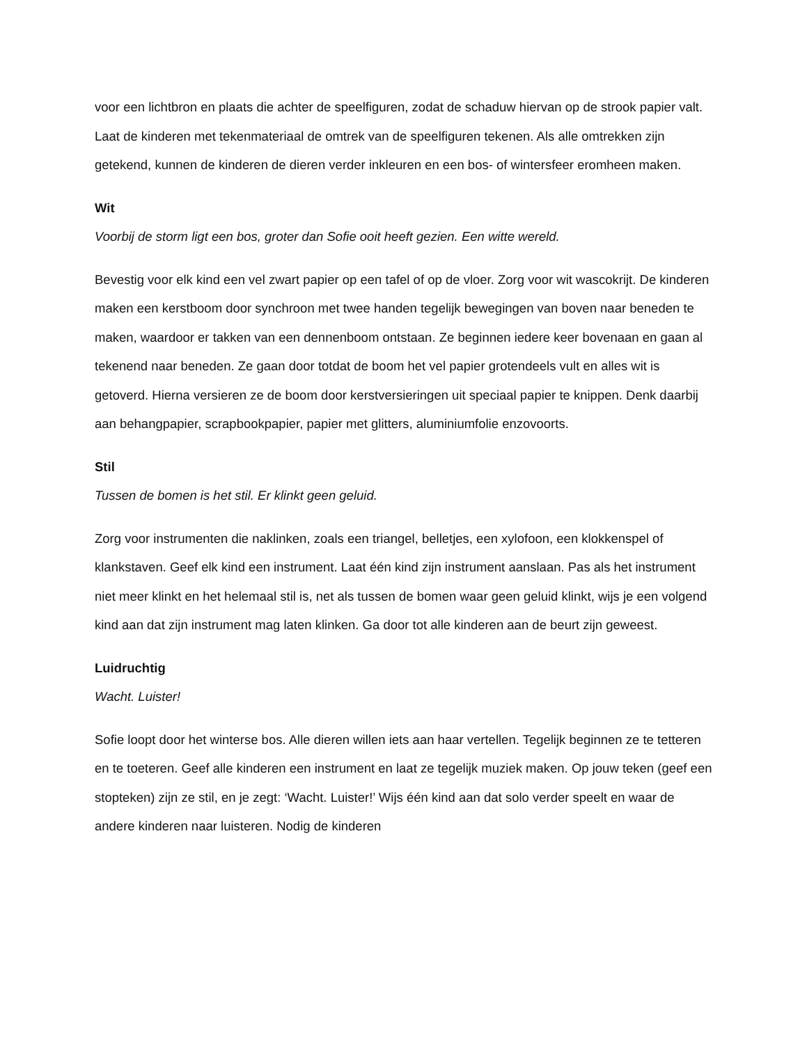voor een lichtbron en plaats die achter de speelfiguren, zodat de schaduw hiervan op de strook papier valt. Laat de kinderen met tekenmateriaal de omtrek van de speelfiguren tekenen. Als alle omtrekken zijn getekend, kunnen de kinderen de dieren verder inkleuren en een bos- of wintersfeer eromheen maken.
Wit
Voorbij de storm ligt een bos, groter dan Sofie ooit heeft gezien. Een witte wereld.
Bevestig voor elk kind een vel zwart papier op een tafel of op de vloer. Zorg voor wit wascokrijt. De kinderen maken een kerstboom door synchroon met twee handen tegelijk bewegingen van boven naar beneden te maken, waardoor er takken van een dennenboom ontstaan. Ze beginnen iedere keer bovenaan en gaan al tekenend naar beneden. Ze gaan door totdat de boom het vel papier grotendeels vult en alles wit is getoverd. Hierna versieren ze de boom door kerstversieringen uit speciaal papier te knippen. Denk daarbij aan behangpapier, scrapbookpapier, papier met glitters, aluminiumfolie enzovoorts.
Stil
Tussen de bomen is het stil. Er klinkt geen geluid.
Zorg voor instrumenten die naklinken, zoals een triangel, belletjes, een xylofoon, een klokkenspel of klankstaven. Geef elk kind een instrument. Laat één kind zijn instrument aanslaan. Pas als het instrument niet meer klinkt en het helemaal stil is, net als tussen de bomen waar geen geluid klinkt, wijs je een volgend kind aan dat zijn instrument mag laten klinken. Ga door tot alle kinderen aan de beurt zijn geweest.
Luidruchtig
Wacht. Luister!
Sofie loopt door het winterse bos. Alle dieren willen iets aan haar vertellen. Tegelijk beginnen ze te tetteren en te toeteren. Geef alle kinderen een instrument en laat ze tegelijk muziek maken. Op jouw teken (geef een stopteken) zijn ze stil, en je zegt: ‘Wacht. Luister!’ Wijs één kind aan dat solo verder speelt en waar de andere kinderen naar luisteren. Nodig de kinderen